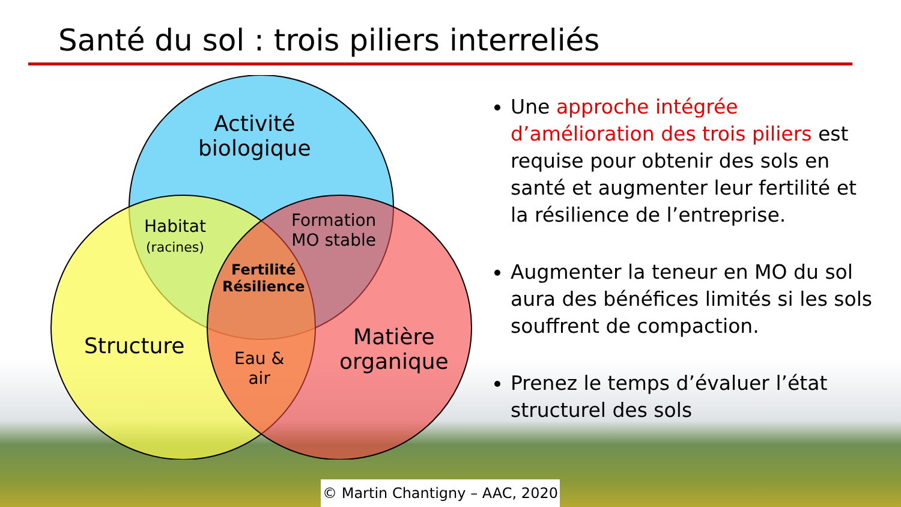Santé du sol : trois piliers interreliés
Activité
biologique
Structure
Matière
organique
Habitat
(racines)
Formation
MO stable
Fertilité
Résilience
Eau &
air
Une approche intégrée d’amélioration des trois piliers est requise pour obtenir des sols en santé et augmenter leur fertilité et la résilience de l’entreprise.
Augmenter la teneur en MO du sol aura des bénéfices limités si les sols souffrent de compaction.
Prenez le temps d’évaluer l’état structurel des sols
© Martin Chantigny – AAC, 2020